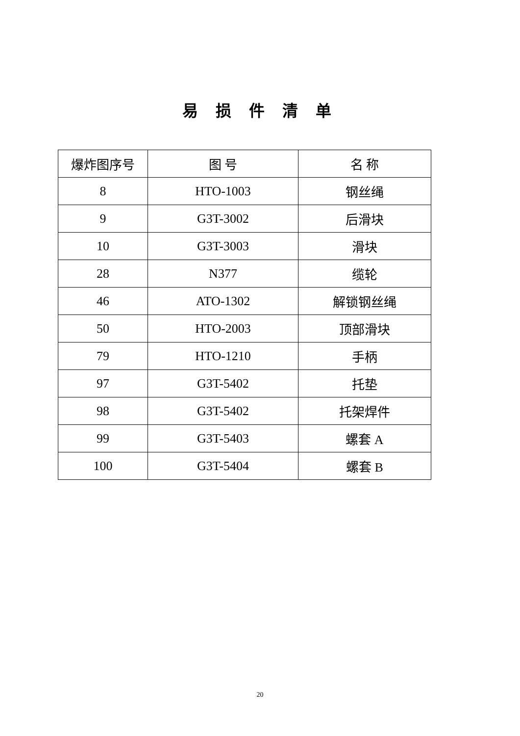易 损 件 清 单
| 爆炸图序号 | 图 号 | 名 称 |
| 8 | HTO-1003 | 钢丝绳 |
| 9 | G3T-3002 | 后滑块 |
| 10 | G3T-3003 | 滑块 |
| 28 | N377 | 缆轮 |
| 46 | ATO-1302 | 解锁钢丝绳 |
| 50 | HTO-2003 | 顶部滑块 |
| 79 | HTO-1210 | 手柄 |
| 97 | G3T-5402 | 托垫 |
| 98 | G3T-5402 | 托架焊件 |
| 99 | G3T-5403 | 螺套 A |
| 100 | G3T-5404 | 螺套 B |
20